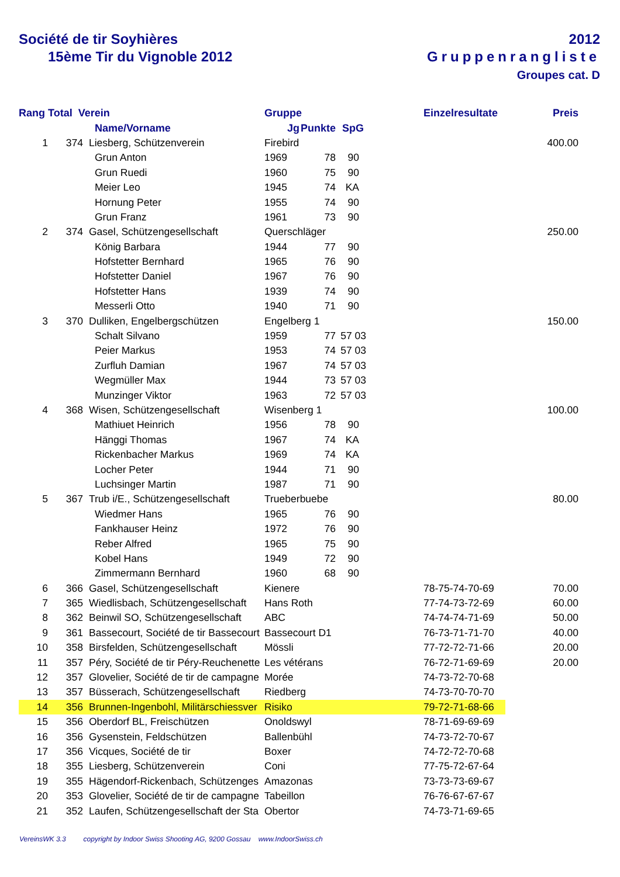Société de tir Soyhières
15ème Tir du Vignoble 2012
2012
Gruppenrangliste
Groupes cat. D
| Rang | Total Verein | | | Gruppe | | | | Einzelresultate | Preis |
| --- | --- | --- | --- | --- | --- | --- | --- | --- | --- |
| | | | Name/Vorname | Jg | Punkte | SpG | | | |
| 1 | 374 | | Liesberg, Schützenverein | Firebird | | | | | 400.00 |
| | | | Grun Anton | 1969 | 78 | 90 | | | |
| | | | Grun Ruedi | 1960 | 75 | 90 | | | |
| | | | Meier Leo | 1945 | 74 | KA | | | |
| | | | Hornung Peter | 1955 | 74 | 90 | | | |
| | | | Grun Franz | 1961 | 73 | 90 | | | |
| 2 | 374 | | Gasel, Schützengesellschaft | Querschläger | | | | | 250.00 |
| | | | König Barbara | 1944 | 77 | 90 | | | |
| | | | Hofstetter Bernhard | 1965 | 76 | 90 | | | |
| | | | Hofstetter Daniel | 1967 | 76 | 90 | | | |
| | | | Hofstetter Hans | 1939 | 74 | 90 | | | |
| | | | Messerli Otto | 1940 | 71 | 90 | | | |
| 3 | 370 | | Dulliken, Engelbergschützen | Engelberg 1 | | | | | 150.00 |
| | | | Schalt Silvano | 1959 | 77 | 57 03 | | | |
| | | | Peier Markus | 1953 | 74 | 57 03 | | | |
| | | | Zurfluh Damian | 1967 | 74 | 57 03 | | | |
| | | | Wegmüller Max | 1944 | 73 | 57 03 | | | |
| | | | Munzinger Viktor | 1963 | 72 | 57 03 | | | |
| 4 | 368 | | Wisen, Schützengesellschaft | Wisenberg 1 | | | | | 100.00 |
| | | | Mathiuet Heinrich | 1956 | 78 | 90 | | | |
| | | | Hänggi Thomas | 1967 | 74 | KA | | | |
| | | | Rickenbacher Markus | 1969 | 74 | KA | | | |
| | | | Locher Peter | 1944 | 71 | 90 | | | |
| | | | Luchsinger Martin | 1987 | 71 | 90 | | | |
| 5 | 367 | | Trub i/E., Schützengesellschaft | Trueberbuebe | | | | | 80.00 |
| | | | Wiedmer Hans | 1965 | 76 | 90 | | | |
| | | | Fankhauser Heinz | 1972 | 76 | 90 | | | |
| | | | Reber Alfred | 1965 | 75 | 90 | | | |
| | | | Kobel Hans | 1949 | 72 | 90 | | | |
| | | | Zimmermann Bernhard | 1960 | 68 | 90 | | | |
| 6 | 366 | | Gasel, Schützengesellschaft | Kienere | | | | 78-75-74-70-69 | 70.00 |
| 7 | 365 | | Wiedlisbach, Schützengesellschaft | Hans Roth | | | | 77-74-73-72-69 | 60.00 |
| 8 | 362 | | Beinwil SO, Schützengesellschaft | ABC | | | | 74-74-74-71-69 | 50.00 |
| 9 | 361 | | Bassecourt, Société de tir Bassecourt | Bassecourt D1 | | | | 76-73-71-71-70 | 40.00 |
| 10 | 358 | | Birsfelden, Schützengesellschaft | Mössli | | | | 77-72-72-71-66 | 20.00 |
| 11 | 357 | | Péry, Société de tir Péry-Reuchenette | Les vétérans | | | | 76-72-71-69-69 | 20.00 |
| 12 | 357 | | Glovelier, Société de tir de campagne | Morée | | | | 74-73-72-70-68 | |
| 13 | 357 | | Büsserach, Schützengesellschaft | Riedberg | | | | 74-73-70-70-70 | |
| 14 | 356 | | Brunnen-Ingenbohl, Militärschiessver | Risiko | | | | 79-72-71-68-66 | |
| 15 | 356 | | Oberdorf BL, Freischützen | Onoldswyl | | | | 78-71-69-69-69 | |
| 16 | 356 | | Gysenstein, Feldschützen | Ballenbühl | | | | 74-73-72-70-67 | |
| 17 | 356 | | Vicques, Société de tir | Boxer | | | | 74-72-72-70-68 | |
| 18 | 355 | | Liesberg, Schützenverein | Coni | | | | 77-75-72-67-64 | |
| 19 | 355 | | Hägendorf-Rickenbach, Schützenges | Amazonas | | | | 73-73-73-69-67 | |
| 20 | 353 | | Glovelier, Société de tir de campagne | Tabeillon | | | | 76-76-67-67-67 | |
| 21 | 352 | | Laufen, Schützengesellschaft der Sta | Obertor | | | | 74-73-71-69-65 | |
VereinsWK 3.3 copyright by Indoor Swiss Shooting AG, 9200 Gossau www.IndoorSwiss.ch